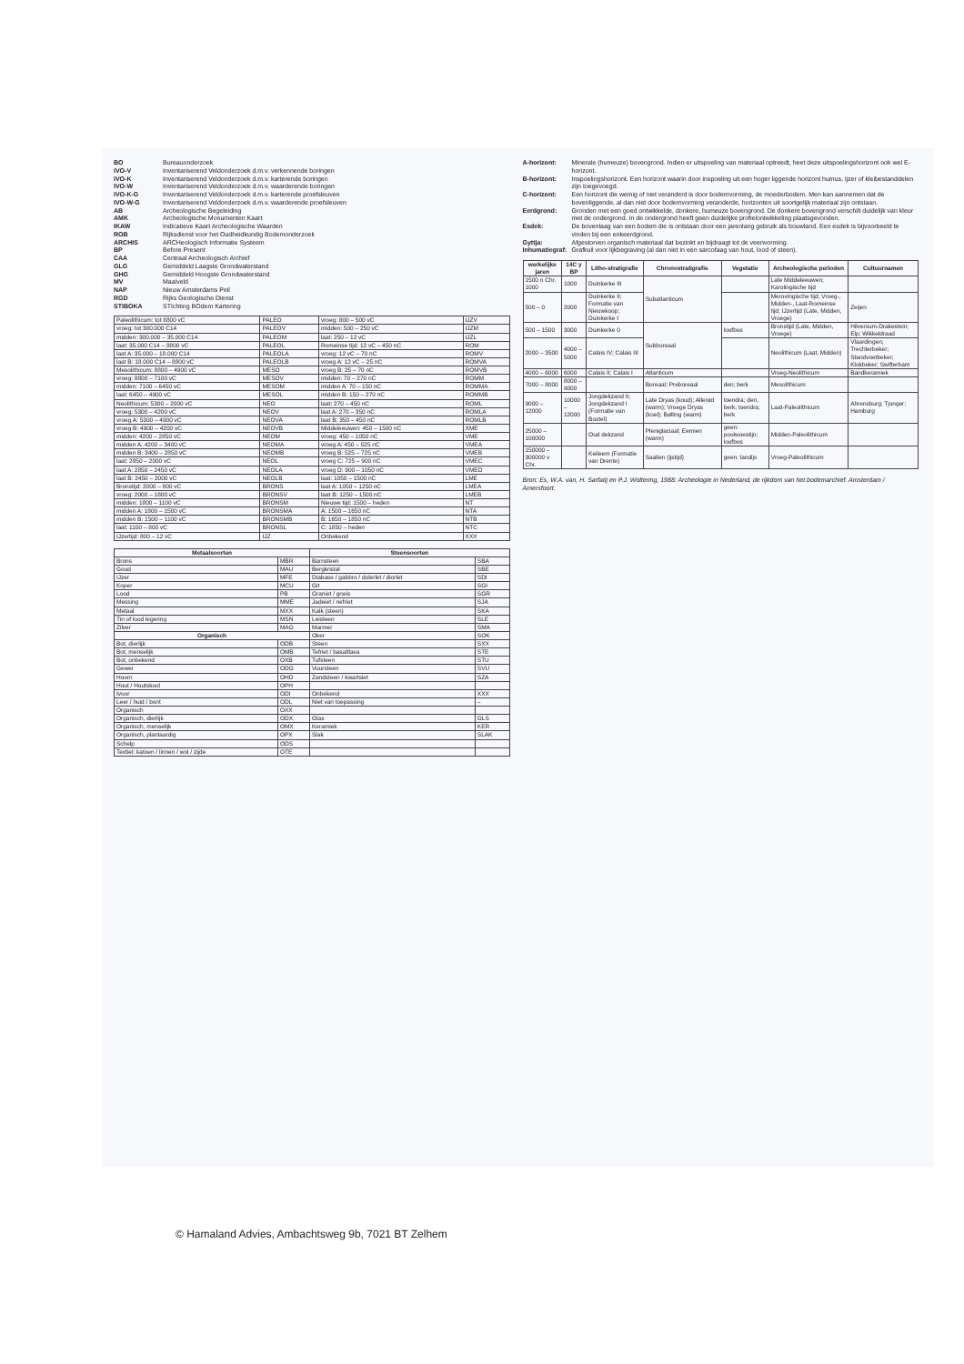BO
Bureauonderzoek
IVO-V
Inventariserend Veldonderzoek d.m.v. verkennende boringen
IVO-K
Inventariserend Veldonderzoek d.m.v. karterende boringen
IVO-W
Inventariserend Veldonderzoek d.m.v. waarderende boringen
IVO-K-G
Inventariserend Veldonderzoek d.m.v. karterende proefsleuven
IVO-W-G
Inventariserend Veldonderzoek d.m.v. waarderende proefsleuven
AB
Archeologische Begeleiding
AMK
Archeologische Monumenten Kaart
IKAW
Indicatieve Kaart Archeologische Waarden
ROB
Rijksdienst voor het Oudheidkundig Bodemonderzoek
ARCHIS
ARCHeologisch Informatie Systeem
BP
Before Present
CAA
Centraal Archeologisch Archief
GLG
Gemiddeld Laagste Grondwaterstand
GHG
Gemiddeld Hoogste Grondwaterstand
MV
Maaiveld
NAP
Nieuw Amsterdams Peil
RGD
Rijks Geologische Dienst
STIBOKA
STIchting BOdem Kartering
| Paleolithicum: tot 8800 vC | PALEO | vroeg: 800 – 500 vC | IJZV |
| vroeg: tot 300.000 C14 | PALEOV | midden: 500 – 250 vC | IJZM |
| midden: 300.000 – 35.000 C14 | PALEOM | laat: 250 – 12 vC | IJZL |
| laat: 35.000 C14 – 8800 vC | PALEOL | Romeinse tijd: 12 vC – 450 nC | ROM |
| laat A: 35.000 – 18.000 C14 | PALEOLA | vroeg: 12 vC – 70 nC | ROMV |
| laat B: 18.000 C14 – 8800 vC | PALEOLB | vroeg A: 12 vC – 25 nC | ROMVA |
| Mesolithicum: 8800 – 4900 vC | MESO | vroeg B: 25 – 70 nC | ROMVB |
| vroeg: 8800 – 7100 vC | MESOV | midden: 70 – 270 nC | ROMM |
| midden: 7100 – 6450 vC | MESOM | midden A: 70 – 150 nC | ROMMA |
| laat: 6450 – 4900 vC | MESOL | midden B: 150 – 270 nC | ROMMB |
| Neolithicum: 5300 – 2000 vC | NEO | laat: 270 – 450 nC | ROML |
| vroeg: 5300 – 4200 vC | NEOV | laat A: 270 – 350 nC | ROMLA |
| vroeg A: 5300 – 4900 vC | NEOVA | laat B: 350 – 450 nC | ROMLB |
| vroeg B: 4900 – 4200 vC | NEOVB | Middeleeuwen: 450 – 1500 nC | XME |
| midden: 4200 – 2850 vC | NEOM | vroeg: 450 – 1050 nC | VME |
| midden A: 4200 – 3400 vC | NEOMA | vroeg A: 450 – 525 nC | VMEA |
| midden B: 3400 – 2850 vC | NEOMB | vroeg B: 525 – 725 nC | VMEB |
| laat: 2850 – 2000 vC | NEOL | vroeg C: 725 – 900 nC | VMEC |
| laat A: 2850 – 2450 vC | NEOLA | vroeg D: 900 – 1050 nC | VMED |
| laat B: 2450 – 2000 vC | NEOLB | laat: 1050 – 1500 nC | LME |
| Bronstijd: 2000 – 800 vC | BRONS | laat A: 1050 – 1250 nC | LMEA |
| vroeg: 2000 – 1800 vC | BRONSV | laat B: 1250 – 1500 nC | LMEB |
| midden: 1800 – 1100 vC | BRONSM | Nieuwe tijd: 1500 – heden | NT |
| midden A: 1800 – 1500 vC | BRONSMA | A: 1500 – 1650 nC | NTA |
| midden B: 1500 – 1100 vC | BRONSMB | B: 1650 – 1850 nC | NTB |
| laat: 1100 – 800 vC | BRONSL | C: 1850 – heden | NTC |
| IJzertijd: 800 – 12 vC | IJZ | Onbekend | XXX |
| Metaalsoorten | | Steensoorten | |
| --- | --- | --- | --- |
| Brons | MBR | Barnsteen | SBA |
| Goud | MAU | Bergkristal | SBE |
| IJzer | MFE | Diabase / gabbro / dolerlet / diorlet | SDI |
| Koper | MCU | Git | SGI |
| Lood | PB | Graniet / gneis | SGR |
| Messing | MME | Jadeiet / nefriet | SJA |
| Metaal | MXX | Kalk (steen) | SKA |
| Tin of lood legering | MSN | Leisteen | SLE |
| Zilver | MAG | Marmer | SMA |
| Organisch | | Oker | SOK |
| Bot, dierlijk | ODB | Steen | SXX |
| Bot, menselijk | OMB | Tefriet / basaltlava | STE |
| Bot, onbekend | OXB | Tufsteen | STU |
| Gewei | ODG | Vuursteen | SVU |
| Hoorn | OHD | Zandsteen / kwartsiet | SZA |
| Hout / Houtskool | OPH | | |
| Ivoor | ODI | Onbekend | XXX |
| Leer / huid / bont | ODL | Niet van toepassing | – |
| Organisch | OXX | | |
| Organisch, dierlijk | ODX | Glas | GLS |
| Organisch, menselijk | OMX | Keramiek | KER |
| Organisch, plantaardig | OPX | Slak | SLAK |
| Schelp | ODS | | |
| Textiel: katoen / linnen / wol / zijde | OTE | | |
A-horizont:
Minerale (humeuze) bovengrond. Indien er uitspoeling van materiaal optreedt, heet deze uitspoelingshorizont ook wel E-horizont.
B-horizont:
Inspoelingshorizont. Een horizont waarin door inspoeling uit een hoger liggende horizont humus, ijzer of kleibestanddelen zijn toegevoegd.
C-horizont:
Een horizont die weinig of niet veranderd is door bodemvorming, de moederbodem. Men kan aannemen dat de bovenliggende, al dan niet door bodemvorming veranderde, horizonten uit soortgelijk materiaal zijn ontstaan.
Eerdgrond:
Gronden met een goed ontwikkelde, donkere, humeuze bovengrond. De donkere bovengrond verschilt duidelijk van kleur met de ondergrond. In de ondergrond heeft geen duidelijke profielontwikkeling plaatsgevonden.
Esdek:
De bovenlaag van een bodem die is ontstaan door een jarenlang gebruik als bouwland. Een esdek is bijvoorbeeld te vinden bij een enkeerdgrond.
Gyttja:
Afgestorven organisch materiaal dat bezinkt en bijdraagt tot de veenvorming.
Inhumatiegraf:
Grafkuil voor lijkbegraving (al dan niet in een sarcofaag van hout, lood of steen).
| werkelijke jaren | 14C y BP | Litho-stratigrafie | Chronostratigrafie | Vegetatie | Archeologische perioden | Cultuurnamen |
| --- | --- | --- | --- | --- | --- | --- |
| 1500 n Chr. 1000 | 1000 | Duinkerke III | Subatlanticum | | Late Middeleeuwen; Karolingische tijd | |
| 500 – 0 | 2000 | Duinkerke II; Formatie van Nieuwkoop; Duinkerke I | | | Merovingische tijd; Vroeg-, Midden-, Laat-Romeinse tijd; IJzertijd (Late, Midden, Vroege) | Zeijen |
| 500 – 1500 | 3000 | Duinkerke 0 | Subboreaal | loofbos | Bronstijd (Late, Midden, Vroege) | Hilversum-Drakestein; Elp; Wikkeldraad |
| 2000 – 3500 | 4000 – 5000 | Calais IV; Calais III | | | Neolithicum (Laat, Midden) | Vlaardingen; Trechterbeker; Standvoetbeker; Klokbeker; Swifterbant |
| 4000 – 6000 | 6000 | Calais II; Calais I | Atlanticum | | Vroeg-Neolithicum | Bandkeramiek |
| 7000 – 8000 | 8000 – 9000 | | Boreaal; Preboreaal | den; berk | Mesolithicum | |
| 9000 – 12000 | 10000 – 12000 | Jongdekzand II; Jongdekzand I (Formatie van Boxtel) | Late Dryas (koud); Allerød (warm); Vroege Dryas (koel); Bølling (warm) | toendra; den, berk; toendra; berk | Laat-Paleolithicum | Ahrensburg; Tjonger; Hamburg |
| 25000 – 100000 | | Oud dekzand | Pleniglaciaal; Eemien (warm) | geen: poolwoestijn; loofbos | Midden-Paleolithicum | |
| 150000 – 300000 v Chr. | | Keileem (Formatie van Drente) | Saalien (ijstijd) | geen: landijs | Vroeg-Paleolithicum | |
Bron: Es, W.A. van, H. Sarfatij en P.J. Woltering, 1988: Archeologie in Nederland, de rijkdom van het bodemarchief. Amsterdam / Amersfoort.
© Hamaland Advies, Ambachtsweg 9b, 7021 BT Zelhem